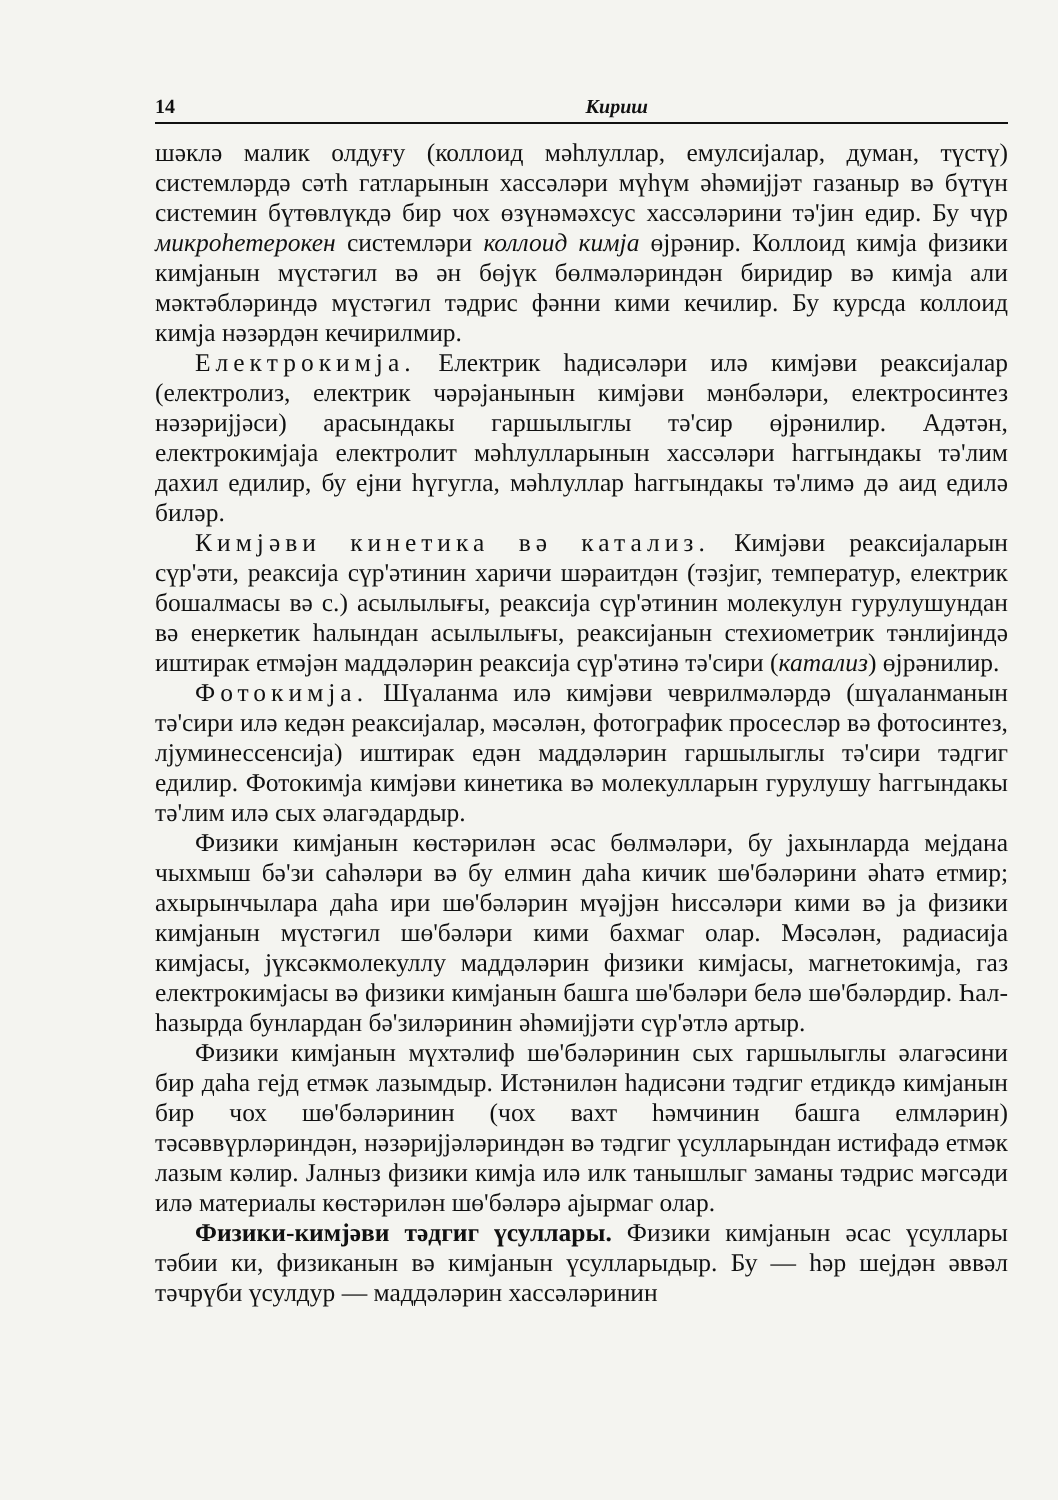14 Кириш
шәклә малик олдуғу (коллоид мәһлуллар, емулсиjалар, думан, түстү) системләрдә сәтһ гатларынын хассәләри мүһүм әһәмиjjәт газаныр вә бүтүн системин бүтөвлүкдә бир чох өзүнәмәхсус хассәләрини тә'jин едир. Бу чүр микроһетерокен системләри коллоид кимjа өjрәнир. Коллоид кимjа физики кимjанын мүстәгил вә ән бөjүк бөлмәләриндән биридир вә кимjа али мәктәбләриндә мүстәгил тәдрис фәнни кими кечилир. Бу курсда коллоид кимjа нәзәрдән кечирилмир.
Електрокимjа. Електрик һадисәләри илә кимjәви реаксиjалар (електролиз, електрик чәрәjанынын кимjәви мәнбәләри, електросинтез нәзәриjjәси) арасындакы гаршылыглы тә'сир өjрәнилир. Адәтән, електрокимjаjа електролит мәһлулларынын хассәләри һаггындакы тә'лим дахил едилир, бу еjни һүгугла, мәһлуллар һаггындакы тә'лимә дә аид едилә биләр.
Кимjәви кинетика вә катализ. Кимjәви реаксиjаларын сүр'әти, реаксиjа сүр'әтинин харичи шәраитдән (тәзjиг, температур, електрик бошалмасы вә с.) асылылығы, реаксиjа сүр'әтинин молекулун гурулушундан вә енеркетик һалындан асылылығы, реаксиjанын стехиометрик тәнлиjиндә иштирак етмәjән маддәләрин реаксиjа сүр'әтинә тә'сири (катализ) өjрәнилир.
Фотокимjа. Шүаланма илә кимjәви чеврилмәләрдә (шүаланманын тә'сири илә кедән реаксиjалар, мәсәлән, фотографик просесләр вә фотосинтез, лjуминессенсиjа) иштирак едән маддәләрин гаршылыглы тә'сири тәдгиг едилир. Фотокимjа кимjәви кинетика вә молекулларын гурулушу һаггындакы тә'лим илә сых әлагәдардыр.
Физики кимjанын көстәрилән әсас бөлмәләри, бу jахынларда меjдана чыхмыш бә'зи саһәләри вә бу елмин даһа кичик шө'бәләрини әһатә етмир; ахырынчылара даһа ири шө'бәләрин мүәjjән һиссәләри кими вә jа физики кимjанын мүстәгил шө'бәләри кими бахмаг олар. Мәсәлән, радиасиjа кимjасы, jүксәкмолекуллу маддәләрин физики кимjасы, магнетокимjа, газ електрокимjасы вә физики кимjанын башга шө'бәләри белә шө'бәләрдир. Һал-һазырда бунлардан бә'зиләринин әһәмиjjәти сүр'әтлә артыр.
Физики кимjанын мүхтәлиф шө'бәләринин сых гаршылыглы әлагәсини бир даһа геjд етмәк лазымдыр. Истәнилән һадисәни тәдгиг етдикдә кимjанын бир чох шө'бәләринин (чох вахт һәмчинин башга елмләрин) тәсәввүрләриндән, нәзәриjjәләриндән вә тәдгиг үсулларындан истифадә етмәк лазым кәлир. Jалныз физики кимjа илә илк танышлыг заманы тәдрис мәгсәди илә материалы көстәрилән шө'бәләрә аjырмаг олар.
Физики-кимjәви тәдгиг үсуллары. Физики кимjанын әсас үсуллары тәбии ки, физиканын вә кимjанын үсулларыдыр. Бу — һәр шеjдән әввәл тәчрүби үсулдур — маддәләрин хассәләринин